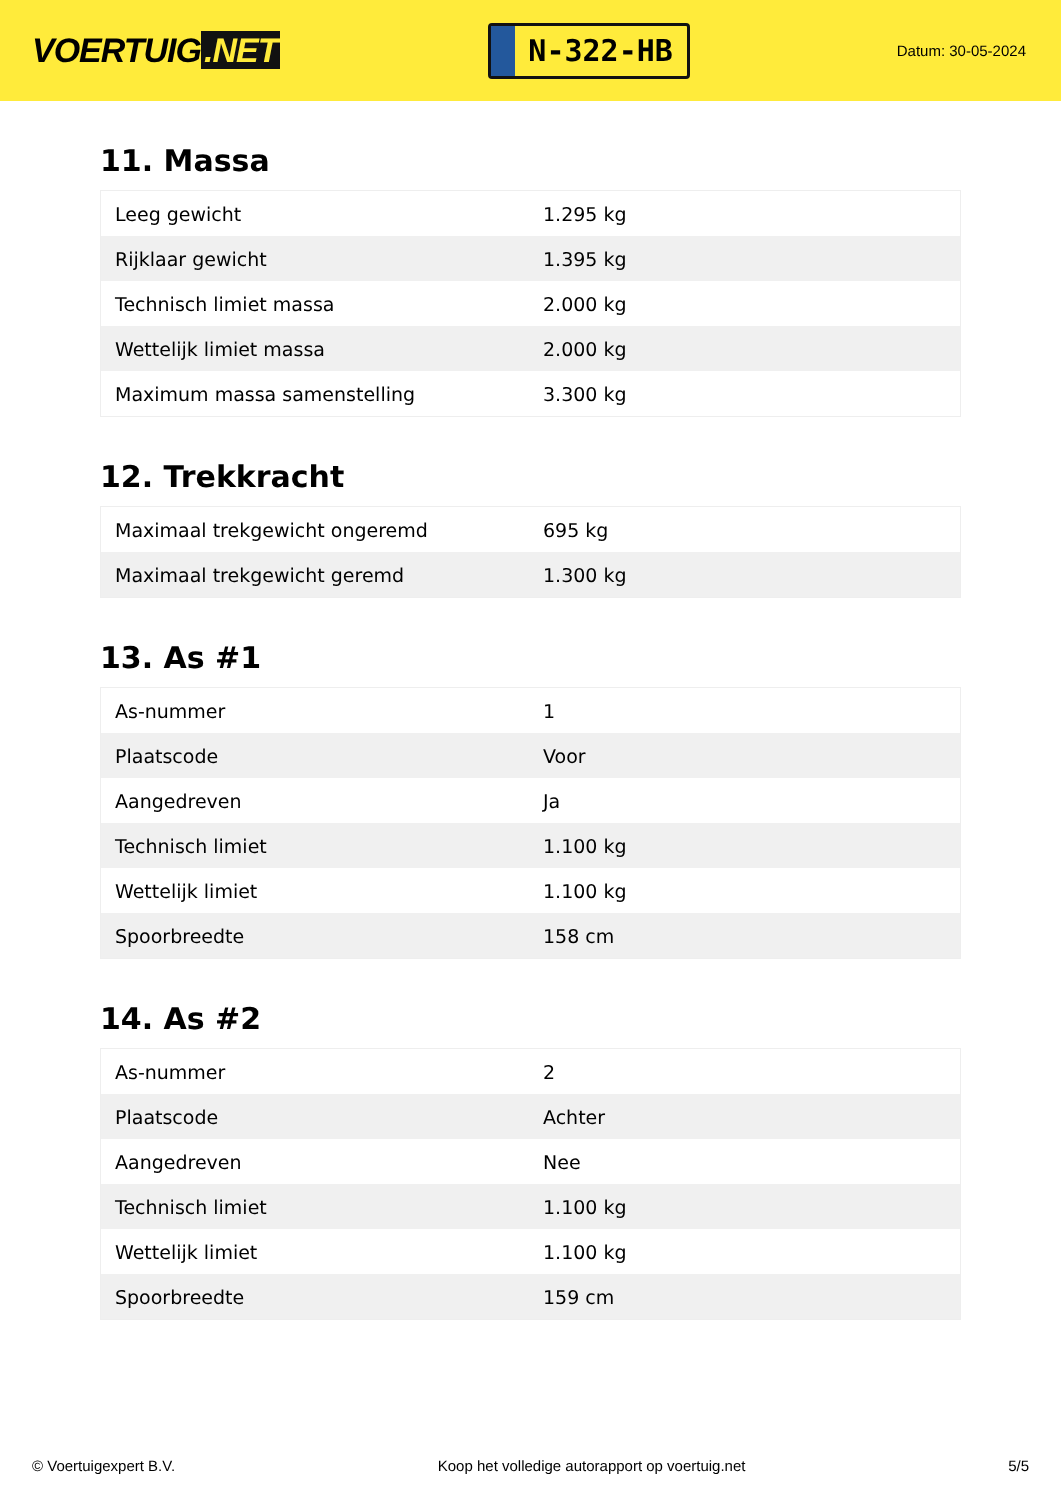VOERTUIG.NET
N-322-HB
Datum: 30-05-2024
11. Massa
| Leeg gewicht | 1.295 kg |
| Rijklaar gewicht | 1.395 kg |
| Technisch limiet massa | 2.000 kg |
| Wettelijk limiet massa | 2.000 kg |
| Maximum massa samenstelling | 3.300 kg |
12. Trekkracht
| Maximaal trekgewicht ongeremd | 695 kg |
| Maximaal trekgewicht geremd | 1.300 kg |
13. As #1
| As-nummer | 1 |
| Plaatscode | Voor |
| Aangedreven | Ja |
| Technisch limiet | 1.100 kg |
| Wettelijk limiet | 1.100 kg |
| Spoorbreedte | 158 cm |
14. As #2
| As-nummer | 2 |
| Plaatscode | Achter |
| Aangedreven | Nee |
| Technisch limiet | 1.100 kg |
| Wettelijk limiet | 1.100 kg |
| Spoorbreedte | 159 cm |
© Voertuigexpert B.V. Koop het volledige autorapport op voertuig.net 5/5